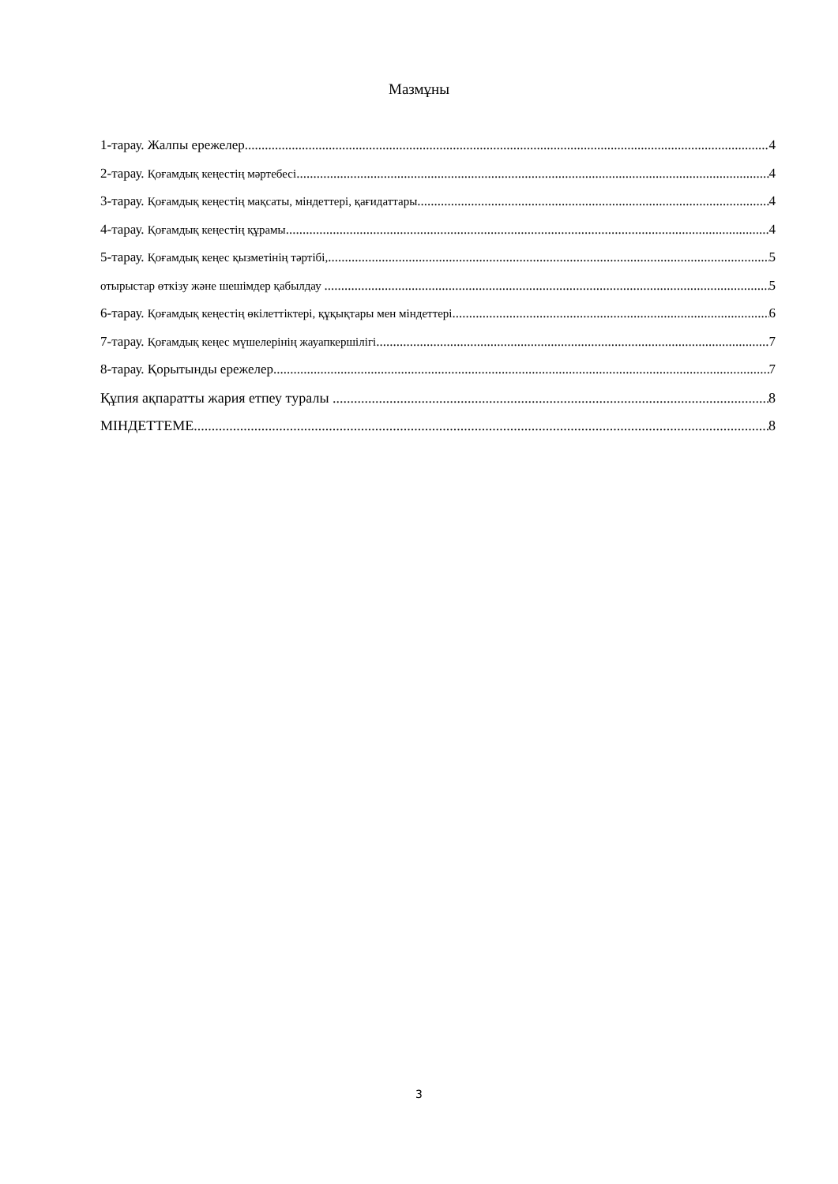Мазмұны
1-тарау. Жалпы ережелер 4
2-тарау. Қоғамдық кеңестің мәртебесі 4
3-тарау. Қоғамдық кеңестің мақсаты, міндеттері, қағидаттары 4
4-тарау. Қоғамдық кеңестің құрамы 4
5-тарау. Қоғамдық кеңес қызметінің тәртібі, 5
отырыстар өткізу және шешімдер қабылдау 5
6-тарау. Қоғамдық кеңестің өкілеттіктері, құқықтары мен міндеттері 6
7-тарау. Қоғамдық кеңес мүшелерінің жауапкершілігі 7
8-тарау. Қорытынды ережелер 7
Құпия ақпаратты жария етпеу туралы 8
МІНДЕТТЕМЕ 8
3